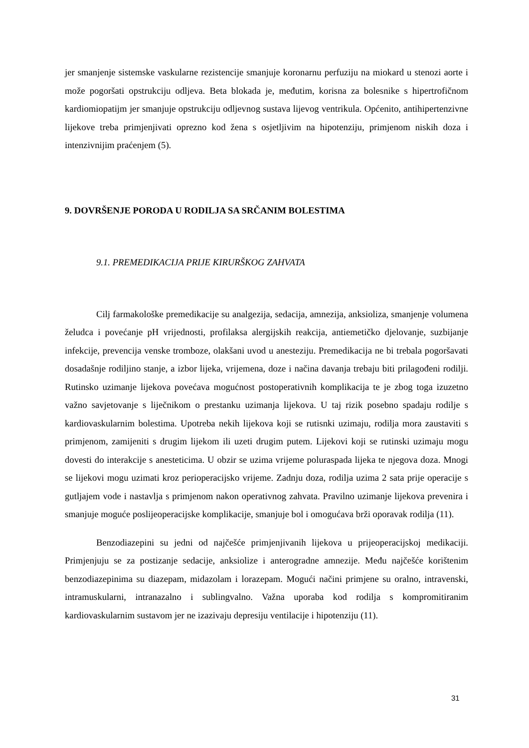jer smanjenje sistemske vaskularne rezistencije smanjuje koronarnu perfuziju na miokard u stenozi aorte i može pogoršati opstrukciju odljeva. Beta blokada je, međutim, korisna za bolesnike s hipertrofičnom kardiomiopatijm jer smanjuje opstrukciju odljevnog sustava lijevog ventrikula. Općenito, antihipertenzivne lijekove treba primjenjivati oprezno kod žena s osjetljivim na hipotenziju, primjenom niskih doza i intenzivnijim praćenjem (5).
9. DOVRŠENJE PORODA U RODILJA SA SRČANIM BOLESTIMA
9.1. PREMEDIKACIJA PRIJE KIRURŠKOG ZAHVATA
Cilj farmakološke premedikacije su analgezija, sedacija, amnezija, anksioliza, smanjenje volumena želudca i povećanje pH vrijednosti, profilaksa alergijskih reakcija, antiemetičko djelovanje, suzbijanje infekcije, prevencija venske tromboze, olakšani uvod u anesteziju. Premedikacija ne bi trebala pogoršavati dosadašnje rodiljino stanje, a izbor lijeka, vrijemena, doze i načina davanja trebaju biti prilagođeni rodilji. Rutinsko uzimanje lijekova povećava mogućnost postoperativnih komplikacija te je zbog toga izuzetno važno savjetovanje s liječnikom o prestanku uzimanja lijekova. U taj rizik posebno spadaju rodilje s kardiovaskularnim bolestima. Upotreba nekih lijekova koji se rutisnki uzimaju, rodilja mora zaustaviti s primjenom, zamijeniti s drugim lijekom ili uzeti drugim putem. Lijekovi koji se rutinski uzimaju mogu dovesti do interakcije s anesteticima. U obzir se uzima vrijeme poluraspada lijeka te njegova doza. Mnogi se lijekovi mogu uzimati kroz perioperacijsko vrijeme. Zadnju doza, rodilja uzima 2 sata prije operacije s gutljajem vode i nastavlja s primjenom nakon operativnog zahvata. Pravilno uzimanje lijekova prevenira i smanjuje moguće poslijeoperacijske komplikacije, smanjuje bol i omogućava brži oporavak rodilja (11).
Benzodiazepini su jedni od najčešće primjenjivanih lijekova u prijeoperacijskoj medikaciji. Primjenjuju se za postizanje sedacije, anksiolize i anterogradne amnezije. Među najčešće korištenim benzodiazepinima su diazepam, midazolam i lorazepam. Mogući načini primjene su oralno, intravenski, intramuskularni, intranazalno i sublingvalno. Važna uporaba kod rodilja s kompromitiranim kardiovaskularnim sustavom jer ne izazivaju depresiju ventilacije i hipotenziju (11).
31